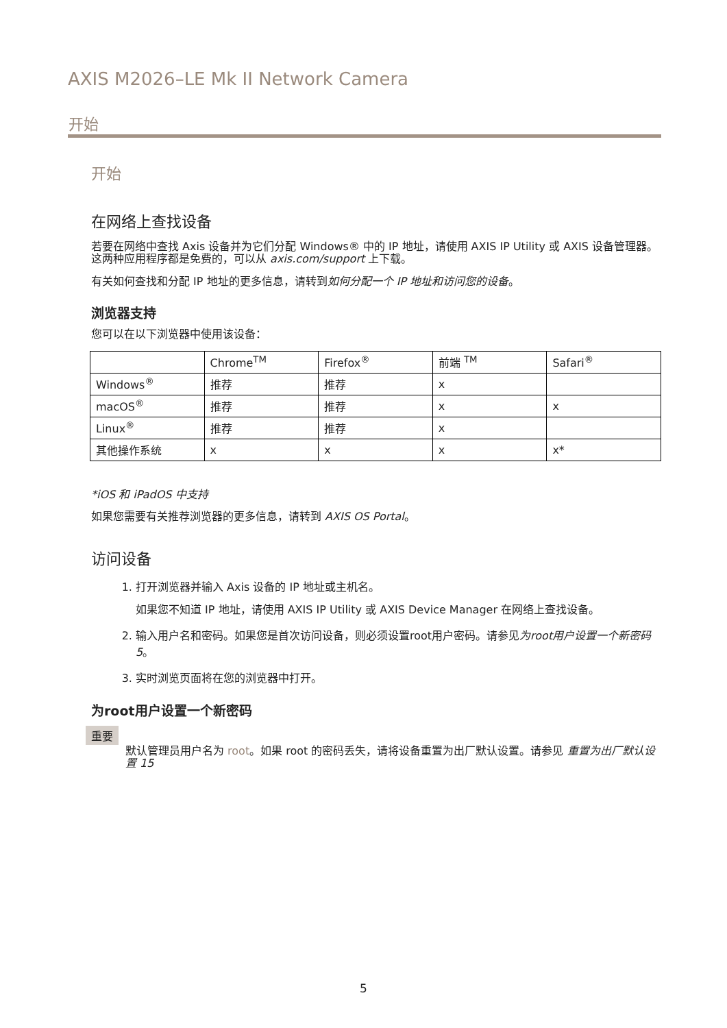AXIS M2026–LE Mk II Network Camera
开始
开始
在网络上查找设备
若要在网络中查找 Axis 设备并为它们分配 Windows® 中的 IP 地址，请使用 AXIS IP Utility 或 AXIS 设备管理器。这两种应用程序都是免费的，可以从 axis.com/support 上下载。
有关如何查找和分配 IP 地址的更多信息，请转到如何分配一个 IP 地址和访问您的设备。
浏览器支持
您可以在以下浏览器中使用该设备：
| | Chrome<sup>TM</sup> | Firefox<sup>®</sup> | 前端 <sup>TM</sup> | Safari<sup>®</sup> |
| --- | --- | --- | --- | --- |
| Windows<sup>®</sup> | 推荐 | 推荐 | x | |
| macOS<sup>®</sup> | 推荐 | 推荐 | x | x |
| Linux<sup>®</sup> | 推荐 | 推荐 | x | |
| 其他操作系统 | x | x | x | x* |
*iOS 和 iPadOS 中支持
如果您需要有关推荐浏览器的更多信息，请转到 AXIS OS Portal。
访问设备
1. 打开浏览器并输入 Axis 设备的 IP 地址或主机名。
如果您不知道 IP 地址，请使用 AXIS IP Utility 或 AXIS Device Manager 在网络上查找设备。
2. 输入用户名和密码。如果您是首次访问设备，则必须设置root用户密码。请参见为root用户设置一个新密码 5。
3. 实时浏览页面将在您的浏览器中打开。
为root用户设置一个新密码
重要
默认管理员用户名为 root。如果 root 的密码丢失，请将设备重置为出厂默认设置。请参见 重置为出厂默认设置 15
5